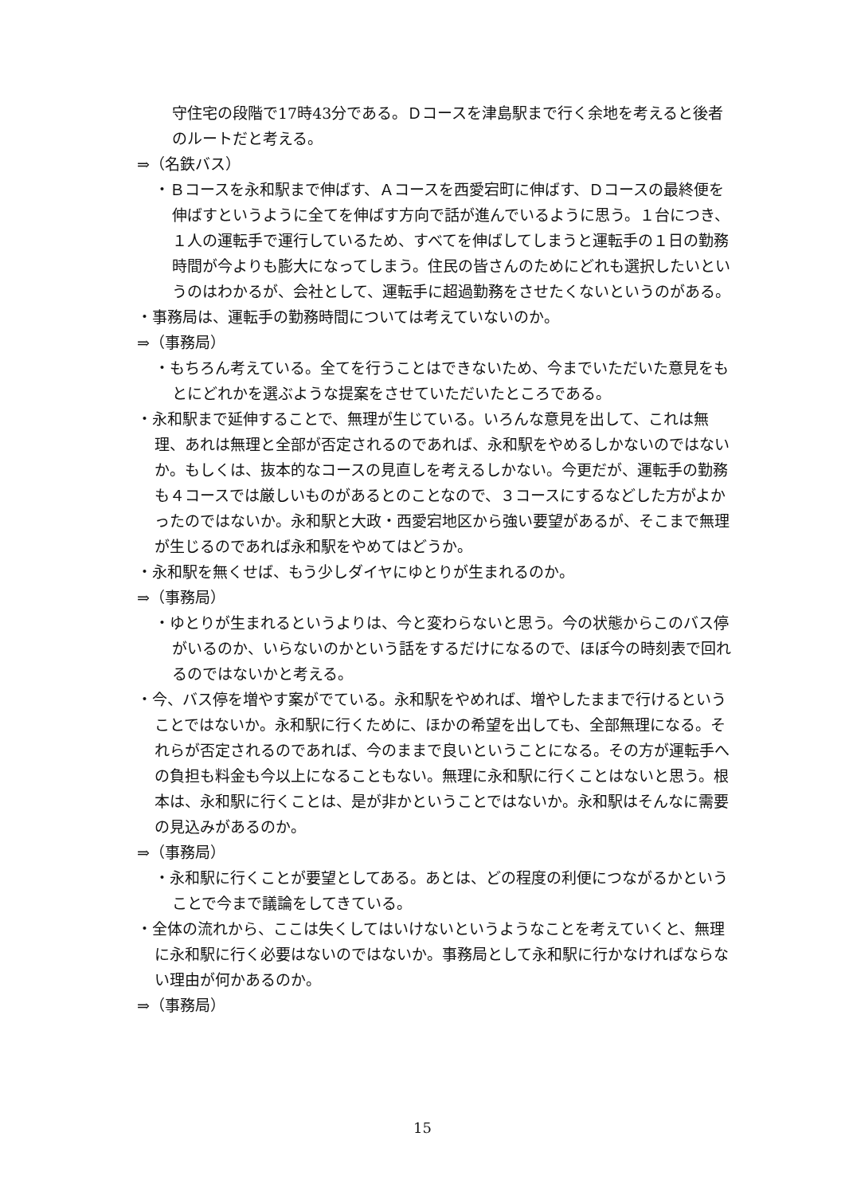守住宅の段階で17時43分である。Ｄコースを津島駅まで行く余地を考えると後者のルートだと考える。
⇒（名鉄バス）
・Ｂコースを永和駅まで伸ばす、Ａコースを西愛宕町に伸ばす、Ｄコースの最終便を伸ばすというように全てを伸ばす方向で話が進んでいるように思う。１台につき、１人の運転手で運行しているため、すべてを伸ばしてしまうと運転手の１日の勤務時間が今よりも膨大になってしまう。住民の皆さんのためにどれも選択したいというのはわかるが、会社として、運転手に超過勤務をさせたくないというのがある。
・事務局は、運転手の勤務時間については考えていないのか。
⇒（事務局）
・もちろん考えている。全てを行うことはできないため、今までいただいた意見をもとにどれかを選ぶような提案をさせていただいたところである。
・永和駅まで延伸することで、無理が生じている。いろんな意見を出して、これは無理、あれは無理と全部が否定されるのであれば、永和駅をやめるしかないのではないか。もしくは、抜本的なコースの見直しを考えるしかない。今更だが、運転手の勤務も４コースでは厳しいものがあるとのことなので、３コースにするなどした方がよかったのではないか。永和駅と大政・西愛宕地区から強い要望があるが、そこまで無理が生じるのであれば永和駅をやめてはどうか。
・永和駅を無くせば、もう少しダイヤにゆとりが生まれるのか。
⇒（事務局）
・ゆとりが生まれるというよりは、今と変わらないと思う。今の状態からこのバス停がいるのか、いらないのかという話をするだけになるので、ほぼ今の時刻表で回れるのではないかと考える。
・今、バス停を増やす案がでている。永和駅をやめれば、増やしたままで行けるということではないか。永和駅に行くために、ほかの希望を出しても、全部無理になる。それらが否定されるのであれば、今のままで良いということになる。その方が運転手への負担も料金も今以上になることもない。無理に永和駅に行くことはないと思う。根本は、永和駅に行くことは、是が非かということではないか。永和駅はそんなに需要の見込みがあるのか。
⇒（事務局）
・永和駅に行くことが要望としてある。あとは、どの程度の利便につながるかということで今まで議論をしてきている。
・全体の流れから、ここは失くしてはいけないというようなことを考えていくと、無理に永和駅に行く必要はないのではないか。事務局として永和駅に行かなければならない理由が何かあるのか。
⇒（事務局）
15